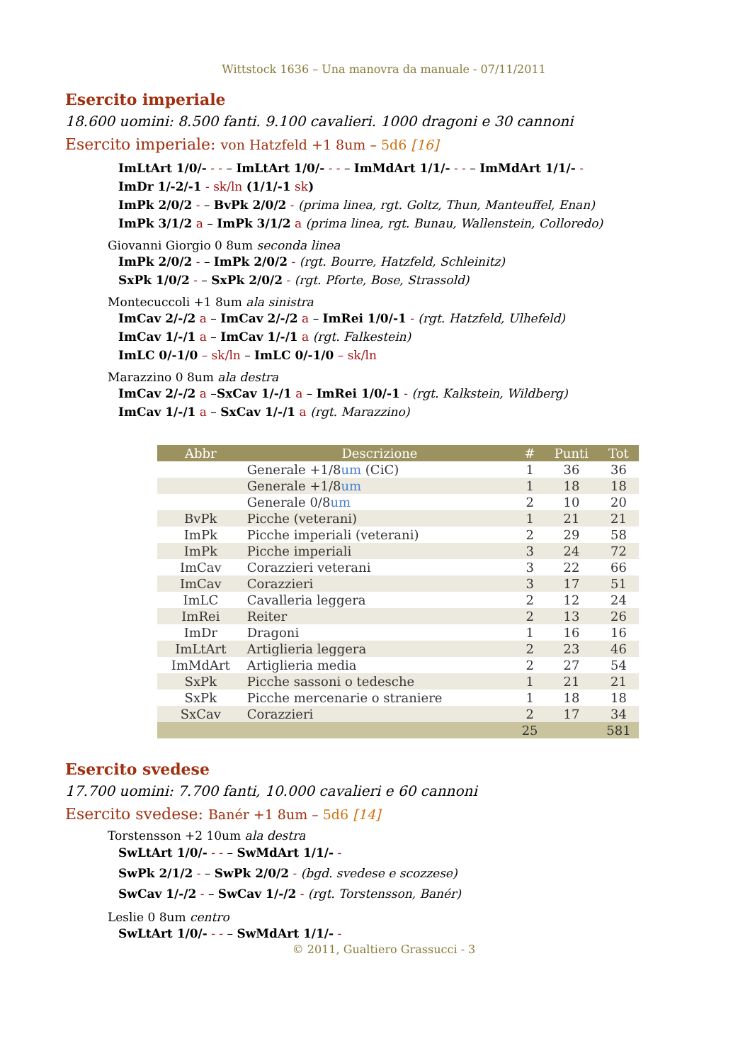Wittstock 1636 – Una manovra da manuale - 07/11/2011
Esercito imperiale
18.600 uomini: 8.500 fanti. 9.100 cavalieri. 1000 dragoni e 30 cannoni
Esercito imperiale: von Hatzfeld +1 8um – 5d6 [16]
ImLtArt 1/0/- - - – ImLtArt 1/0/- - - – ImMdArt 1/1/- - - – ImMdArt 1/1/- -
ImDr 1/-2/-1 - sk/ln (1/1/-1 sk)
ImPk 2/0/2 - – BvPk 2/0/2 - (prima linea, rgt. Goltz, Thun, Manteuffel, Enan)
ImPk 3/1/2 a – ImPk 3/1/2 a (prima linea, rgt. Bunau, Wallenstein, Colloredo)
Giovanni Giorgio 0 8um seconda linea
ImPk 2/0/2 - – ImPk 2/0/2 - (rgt. Bourre, Hatzfeld, Schleinitz)
SxPk 1/0/2 - – SxPk 2/0/2 - (rgt. Pforte, Bose, Strassold)
Montecuccoli +1 8um ala sinistra
ImCav 2/-/2 a – ImCav 2/-/2 a – ImRei 1/0/-1 - (rgt. Hatzfeld, Ulhefeld)
ImCav 1/-/1 a – ImCav 1/-/1 a (rgt. Falkestein)
ImLC 0/-1/0 – sk/ln – ImLC 0/-1/0 – sk/ln
Marazzino 0 8um ala destra
ImCav 2/-/2 a –SxCav 1/-/1 a – ImRei 1/0/-1 - (rgt. Kalkstein, Wildberg)
ImCav 1/-/1 a – SxCav 1/-/1 a (rgt. Marazzino)
| Abbr | Descrizione | # | Punti | Tot |
| --- | --- | --- | --- | --- |
| | Generale +1/8 um (CiC) | 1 | 36 | 36 |
| | Generale +1/8 um | 1 | 18 | 18 |
| | Generale 0/8 um | 2 | 10 | 20 |
| BvPk | Picche (veterani) | 1 | 21 | 21 |
| ImPk | Picche imperiali (veterani) | 2 | 29 | 58 |
| ImPk | Picche imperiali | 3 | 24 | 72 |
| ImCav | Corazzieri veterani | 3 | 22 | 66 |
| ImCav | Corazzieri | 3 | 17 | 51 |
| ImLC | Cavalleria leggera | 2 | 12 | 24 |
| ImRei | Reiter | 2 | 13 | 26 |
| ImDr | Dragoni | 1 | 16 | 16 |
| ImLtArt | Artiglieria leggera | 2 | 23 | 46 |
| ImMdArt | Artiglieria media | 2 | 27 | 54 |
| SxPk | Picche sassoni o tedesche | 1 | 21 | 21 |
| SxPk | Picche mercenarie o straniere | 1 | 18 | 18 |
| SxCav | Corazzieri | 2 | 17 | 34 |
| | | 25 | | 581 |
Esercito svedese
17.700 uomini: 7.700 fanti, 10.000 cavalieri e 60 cannoni
Esercito svedese: Banér +1 8um – 5d6 [14]
Torstensson +2 10um ala destra
SwLtArt 1/0/- - - – SwMdArt 1/1/- -
SwPk 2/1/2 - – SwPk 2/0/2 - (bgd. svedese e scozzese)
SwCav 1/-/2 - – SwCav 1/-/2 - (rgt. Torstensson, Banér)
Leslie 0 8um centro
SwLtArt 1/0/- - - – SwMdArt 1/1/- -
© 2011, Gualtiero Grassucci - 3